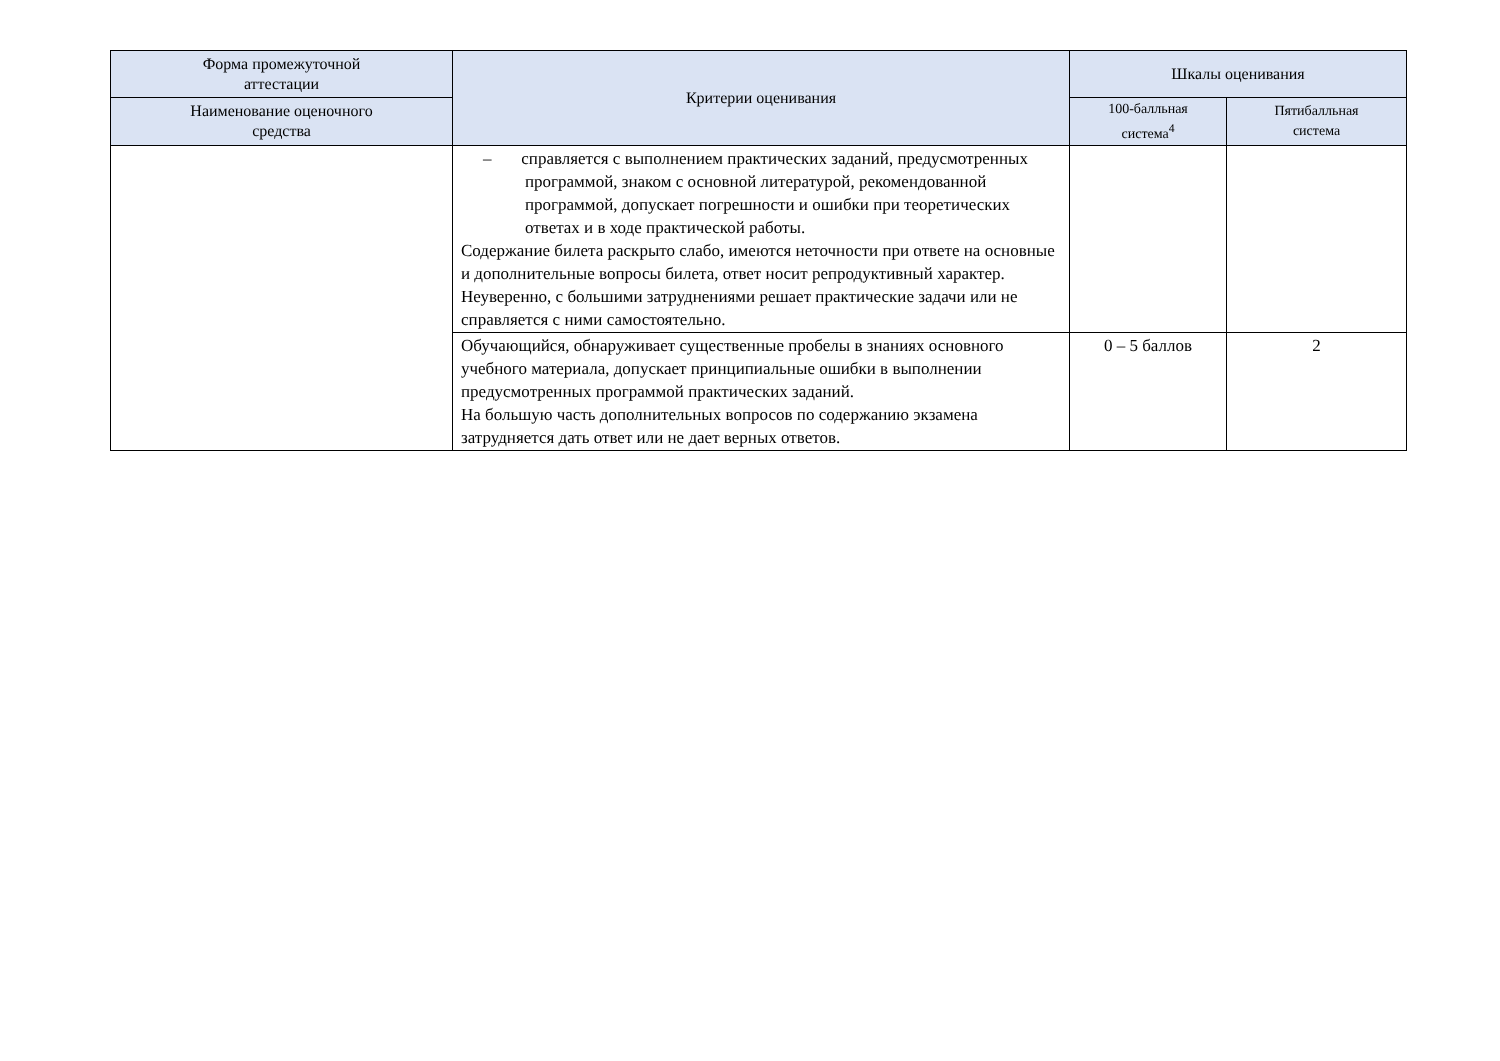| Форма промежуточной аттестации | Критерии оценивания | Шкалы оценивания | |
| --- | --- | --- | --- |
| Наименование оценочного средства | | 100-балльная система<sup>4</sup> | Пятибалльная система |
| | – справляется с выполнением практических заданий, предусмотренных программой, знаком с основной литературой, рекомендованной программой, допускает погрешности и ошибки при теоретических ответах и в ходе практической работы. Содержание билета раскрыто слабо, имеются неточности при ответе на основные и дополнительные вопросы билета, ответ носит репродуктивный характер. Неуверенно, с большими затруднениями решает практические задачи или не справляется с ними самостоятельно. | | |
| | Обучающийся, обнаруживает существенные пробелы в знаниях основного учебного материала, допускает принципиальные ошибки в выполнении предусмотренных программой практических заданий. На большую часть дополнительных вопросов по содержанию экзамена затрудняется дать ответ или не дает верных ответов. | 0 – 5 баллов | 2 |